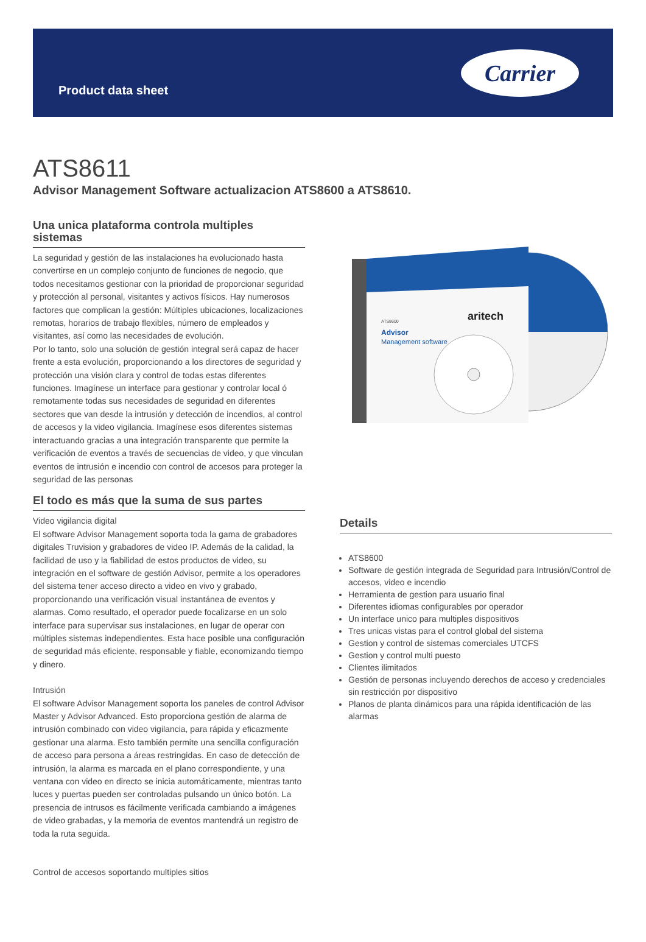Product data sheet
Carrier
ATS8611
Advisor Management Software actualizacion ATS8600 a ATS8610.
Una unica plataforma controla multiples sistemas
La seguridad y gestión de las instalaciones ha evolucionado hasta convertirse en un complejo conjunto de funciones de negocio, que todos necesitamos gestionar con la prioridad de proporcionar seguridad y protección al personal, visitantes y activos físicos. Hay numerosos factores que complican la gestión: Múltiples ubicaciones, localizaciones remotas, horarios de trabajo flexibles, número de empleados y visitantes, así como las necesidades de evolución.
Por lo tanto, solo una solución de gestión integral será capaz de hacer frente a esta evolución, proporcionando a los directores de seguridad y protección una visión clara y control de todas estas diferentes funciones. Imagínese un interface para gestionar y controlar local ó remotamente todas sus necesidades de seguridad en diferentes sectores que van desde la intrusión y detección de incendios, al control de accesos y la video vigilancia. Imagínese esos diferentes sistemas interactuando gracias a una integración transparente que permite la verificación de eventos a través de secuencias de video, y que vinculan eventos de intrusión e incendio con control de accesos para proteger la seguridad de las personas
El todo es más que la suma de sus partes
Video vigilancia digital
El software Advisor Management soporta toda la gama de grabadores digitales Truvision y grabadores de video IP. Además de la calidad, la facilidad de uso y la fiabilidad de estos productos de video, su integración en el software de gestión Advisor, permite a los operadores del sistema tener acceso directo a video en vivo y grabado, proporcionando una verificación visual instantánea de eventos y alarmas. Como resultado, el operador puede focalizarse en un solo interface para supervisar sus instalaciones, en lugar de operar con múltiples sistemas independientes. Esta hace posible una configuración de seguridad más eficiente, responsable y fiable, economizando tiempo y dinero.
Intrusión
El software Advisor Management soporta los paneles de control Advisor Master y Advisor Advanced. Esto proporciona gestión de alarma de intrusión combinado con video vigilancia, para rápida y eficazmente gestionar una alarma. Esto también permite una sencilla configuración de acceso para persona a áreas restringidas. En caso de detección de intrusión, la alarma es marcada en el plano correspondiente, y una ventana con video en directo se inicia automáticamente, mientras tanto luces y puertas pueden ser controladas pulsando un único botón. La presencia de intrusos es fácilmente verificada cambiando a imágenes de video grabadas, y la memoria de eventos mantendrá un registro de toda la ruta seguida.
Control de accesos soportando multiples sitios
aritech
ATS8600
Advisor
Management software
Details
ATS8600
Software de gestión integrada de Seguridad para Intrusión/Control de accesos, video e incendio
Herramienta de gestion para usuario final
Diferentes idiomas configurables por operador
Un interface unico para multiples dispositivos
Tres unicas vistas para el control global del sistema
Gestion y control de sistemas comerciales UTCFS
Gestion y control multi puesto
Clientes ilimitados
Gestión de personas incluyendo derechos de acceso y credenciales sin restricción por dispositivo
Planos de planta dinámicos para una rápida identificación de las alarmas